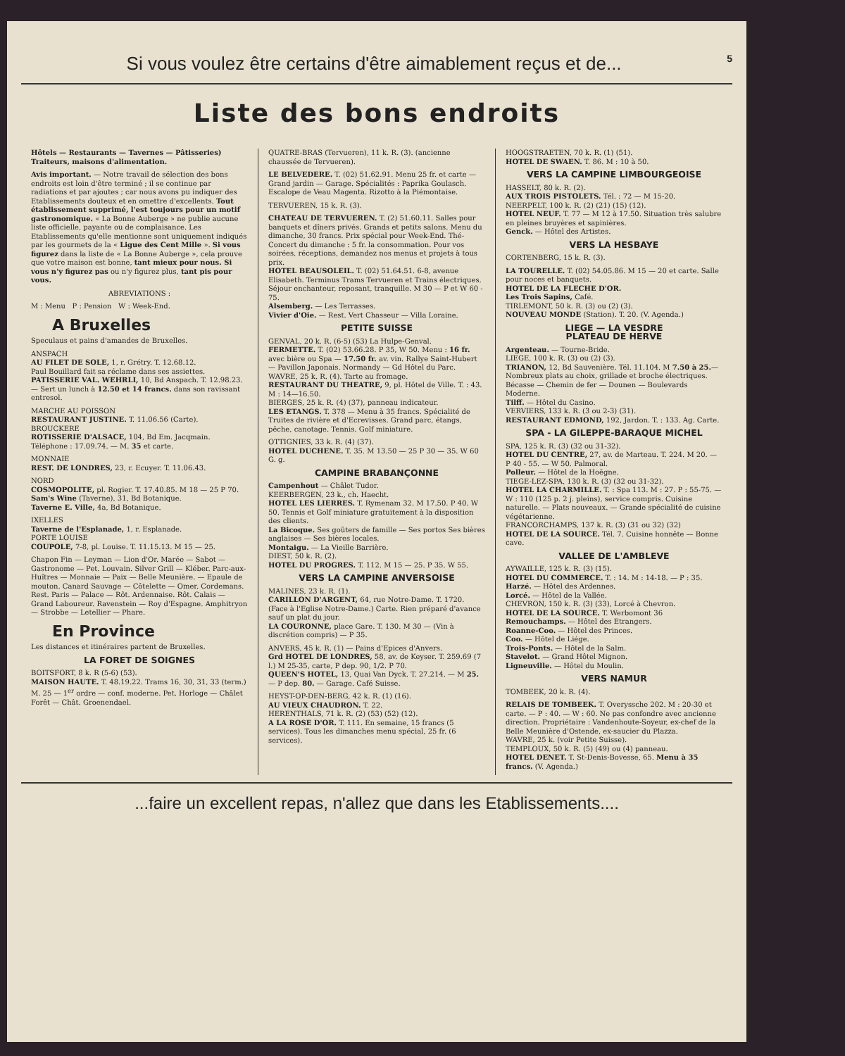5 Si vous voulez être certains d'être aimablement reçus et de...
Liste des bons endroits
Hôtels — Restaurants — Tavernes — Pâtisseries) Traiteurs, maisons d'alimentation.
Avis important. — Notre travail de sélection des bons endroits est loin d'être terminé ; il se continue par radiations et par ajoutes ; car nous avons pu indiquer des Etablissements douteux et en omettre d'excellents. Tout établissement supprimé, l'est toujours pour un motif gastronomique. « La Bonne Auberge » ne publie aucune liste officielle, payante ou de complaisance. Les Etablissements qu'elle mentionne sont uniquement indiqués par les gourmets de la « Ligue des Cent Mille ». Si vous figurez dans la liste de « La Bonne Auberge », cela prouve que votre maison est bonne, tant mieux pour nous. Si vous n'y figurez pas ou n'y figurez plus, tant pis pour vous.
ABREVIATIONS :
M : Menu P : Pension W : Week-End.
A Bruxelles
Speculaus et pains d'amandes de Bruxelles.
ANSPACH
AU FILET DE SOLE, 1, r. Grétry. T. 12.68.12.
Paul Bouillard fait sa réclame dans ses assiettes.
PATISSERIE VAL. WEHRLI, 10, Bd Anspach. T. 12.98.23. — Sert un lunch à 12.50 et 14 francs. dans son ravissant entresol.
MARCHE AU POISSON
RESTAURANT JUSTINE. T. 11.06.56 (Carte).
BROUCKERE
ROTISSERIE D'ALSACE, 104, Bd Em. Jacqmain. Téléphone : 17.09.74. — M. 35 et carte.
MONNAIE
REST. DE LONDRES, 23, r. Ecuyer. T. 11.06.43.
NORD
COSMOPOLITE, pl. Rogier. T. 17.40.85. M 18 — 25 P 70.
Sam's Wine (Taverne), 31, Bd Botanique.
Taverne E. Ville, 4a, Bd Botanique.
IXELLES
Taverne de l'Esplanade, 1, r. Esplanade.
PORTE LOUISE
COUPOLE, 7-8, pl. Louise. T. 11.15.13. M 15 — 25.
Chapon Fin — Leyman — Lion d'Or. Marée — Sabot — Gastronome — Pet. Louvain. Silver Grill — Kléber. Parc-aux-Huîtres — Monnaie — Paix — Belle Meunière. — Epaule de mouton. Canard Sauvage — Côtelette — Omer. Cordemans. Rest. Paris — Palace — Rôt. Ardennaise. Rôt. Calais — Grand Laboureur. Ravenstein — Roy d'Espagne. Amphitryon — Strobbe — Letellier — Phare.
En Province
Les distances et itinéraires partent de Bruxelles.
LA FORET DE SOIGNES
BOITSFORT, 8 k. R (5-6) (53).
MAISON HAUTE. T. 48.19.22. Trams 16, 30, 31, 33 (term.) M. 25 — 1<sup>er</sup> ordre — conf. moderne. Pet. Horloge — Châlet Forêt — Chât. Groenendael.
QUATRE-BRAS (Tervueren), 11 k. R. (3). (ancienne chaussée de Tervueren).
LE BELVEDERE. T. (02) 51.62.91. Menu 25 fr. et carte — Grand jardin — Garage. Spécialités : Paprika Goulasch. Escalope de Veau Magenta. Rizotto à la Piémontaise.
TERVUEREN, 15 k. R. (3).
CHATEAU DE TERVUEREN. T. (2) 51.60.11. Salles pour banquets et dîners privés. Grands et petits salons. Menu du dimanche, 30 francs. Prix spécial pour Week-End. Thé-Concert du dimanche : 5 fr. la consommation. Pour vos soirées, réceptions, demandez nos menus et projets à tous prix.
HOTEL BEAUSOLEIL. T. (02) 51.64.51. 6-8, avenue Elisabeth. Terminus Trams Tervueren et Trains électriques. Séjour enchanteur, reposant, tranquille. M 30 — P et W 60 - 75.
Alsemberg. — Les Terrasses.
Vivier d'Oie. — Rest. Vert Chasseur — Villa Loraine.
PETITE SUISSE
GENVAL, 20 k. R. (6-5) (53) La Hulpe-Genval.
FERMETTE. T. (02) 53.66.28. P 35, W 50. Menu : 16 fr. avec bière ou Spa — 17.50 fr. av. vin. Rallye Saint-Hubert — Pavillon Japonais. Normandy — Gd Hôtel du Parc.
WAVRE, 25 k. R. (4). Tarte au fromage.
RESTAURANT DU THEATRE, 9, pl. Hôtel de Ville. T. : 43. M : 14—16.50.
BIERGES, 25 k. R. (4) (37), panneau indicateur.
LES ETANGS. T. 378 — Menu à 35 francs. Spécialité de Truites de rivière et d'Ecrevisses. Grand parc, étangs, pêche, canotage. Tennis. Golf miniature.
OTTIGNIES, 33 k. R. (4) (37).
HOTEL DUCHENE. T. 35. M 13.50 — 25 P 30 — 35. W 60 G. g.
CAMPINE BRABANÇONNE
Campenhout — Châlet Tudor.
KEERBERGEN, 23 k., ch. Haecht.
HOTEL LES LIERRES. T. Rymenam 32. M 17.50. P 40. W 50. Tennis et Golf miniature gratuitement à la disposition des clients.
La Bicoque. Ses goûters de famille — Ses portos Ses bières anglaises — Ses bières locales.
Montaigu. — La Vieille Barrière.
DIEST, 50 k. R. (2).
HOTEL DU PROGRES. T. 112. M 15 — 25. P 35. W 55.
VERS LA CAMPINE ANVERSOISE
MALINES, 23 k. R. (1).
CARILLON D'ARGENT, 64, rue Notre-Dame. T. 1720. (Face à l'Eglise Notre-Dame.) Carte. Rien préparé d'avance sauf un plat du jour.
LA COURONNE, place Gare. T. 130. M 30 — (Vin à discrétion compris) — P 35.
ANVERS, 45 k. R. (1) — Pains d'Epices d'Anvers.
Grd HOTEL DE LONDRES, 58, av. de Keyser. T. 259.69 (7 l.) M 25-35, carte, P dep. 90, 1/2. P 70.
QUEEN'S HOTEL, 13, Quai Van Dyck. T. 27.214. — M 25. — P dep. 80. — Garage. Café Suisse.
HEYST-OP-DEN-BERG, 42 k. R. (1) (16).
AU VIEUX CHAUDRON. T. 22.
HERENTHALS, 71 k. R. (2) (53) (52) (12).
A LA ROSE D'OR. T. 111. En semaine, 15 francs (5 services). Tous les dimanches menu spécial, 25 fr. (6 services).
HOOGSTRAETEN, 70 k. R. (1) (51).
HOTEL DE SWAEN. T. 86. M : 10 à 50.
VERS LA CAMPINE LIMBOURGEOISE
HASSELT, 80 k. R. (2).
AUX TROIS PISTOLETS. Tél. : 72 — M 15-20.
NEERPELT, 100 k. R. (2) (21) (15) (12).
HOTEL NEUF. T. 77 — M 12 à 17.50. Situation très salubre en pleines bruyères et sapinières.
Genck. — Hôtel des Artistes.
VERS LA HESBAYE
CORTENBERG, 15 k. R. (3).
LA TOURELLE. T. (02) 54.05.86. M 15 — 20 et carte. Salle pour noces et banquets.
HOTEL DE LA FLECHE D'OR.
Les Trois Sapins, Café.
TIRLEMONT, 50 k. R. (3) ou (2) (3).
NOUVEAU MONDE (Station). T. 20. (V. Agenda.)
LIEGE — LA VESDRE
PLATEAU DE HERVE
Argenteau. — Tourne-Bride.
LIEGE, 100 k. R. (3) ou (2) (3).
TRIANON, 12, Bd Sauvenière. Tél. 11.104. M 7.50 à 25.— Nombreux plats au choix, grillade et broche électriques. Bécasse — Chemin de fer — Dounen — Boulevards Moderne.
Tilff. — Hôtel du Casino.
VERVIERS, 133 k. R. (3 ou 2-3) (31).
RESTAURANT EDMOND, 192, Jardon. T. : 133. Ag. Carte.
SPA - LA GILEPPE-BARAQUE MICHEL
SPA, 125 k. R. (3) (32 ou 31-32).
HOTEL DU CENTRE, 27, av. de Marteau. T. 224. M 20. — P 40 - 55. — W 50. Palmoral.
Polleur. — Hôtel de la Hoëgne.
TIEGE-LEZ-SPA, 130 k. R. (3) (32 ou 31-32).
HOTEL LA CHARMILLE. T. : Spa 113. M : 27. P : 55-75. — W : 110 (125 p. 2 j. pleins), service compris. Cuisine naturelle. — Plats nouveaux. — Grande spécialité de cuisine végétarienne.
FRANCORCHAMPS, 137 k. R. (3) (31 ou 32) (32)
HOTEL DE LA SOURCE. Tél. 7. Cuisine honnête — Bonne cave.
VALLEE DE L'AMBLEVE
AYWAILLE, 125 k. R. (3) (15).
HOTEL DU COMMERCE. T. : 14. M : 14-18. — P : 35.
Harzé. — Hôtel des Ardennes.
Lorcé. — Hôtel de la Vallée.
CHEVRON, 150 k. R. (3) (33), Lorcé à Chevron.
HOTEL DE LA SOURCE. T. Werbomont 36
Remouchamps. — Hôtel des Etrangers.
Roanne-Coo. — Hôtel des Princes.
Coo. — Hôtel de Liége.
Trois-Ponts. — Hôtel de la Salm.
Stavelot. — Grand Hôtel Mignon.
Ligneuville. — Hôtel du Moulin.
VERS NAMUR
TOMBEEK, 20 k. R. (4).
RELAIS DE TOMBEEK. T. Overyssche 202. M : 20-30 et carte. — P : 40. — W : 60. Ne pas confondre avec ancienne direction. Propriétaire : Vandenhoute-Soyeur, ex-chef de la Belle Meunière d'Ostende, ex-saucier du Plazza.
WAVRE, 25 k. (voir Petite Suisse).
TEMPLOUX, 50 k. R. (5) (49) ou (4) panneau.
HOTEL DENET. T. St-Denis-Bovesse, 65. Menu à 35 francs. (V. Agenda.)
...faire un excellent repas, n'allez que dans les Etablissements....